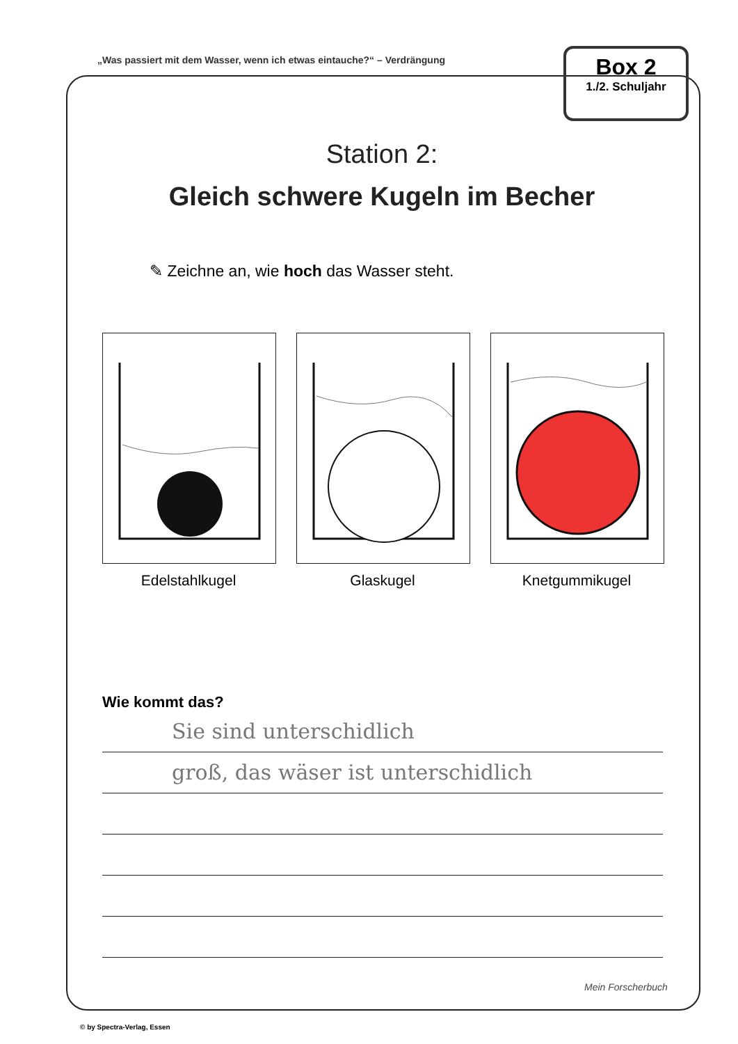„Was passiert mit dem Wasser, wenn ich etwas eintauche?“ – Verdrängung
Box 2
1./2. Schuljahr
Station 2:
Gleich schwere Kugeln im Becher
✎ Zeichne an, wie hoch das Wasser steht.
Edelstahlkugel Glaskugel Knetgummikugel
Wie kommt das?
Sie sind unterschidlich
groß, das wäser ist unterschidlich
Mein Forscherbuch
© by Spectra-Verlag, Essen